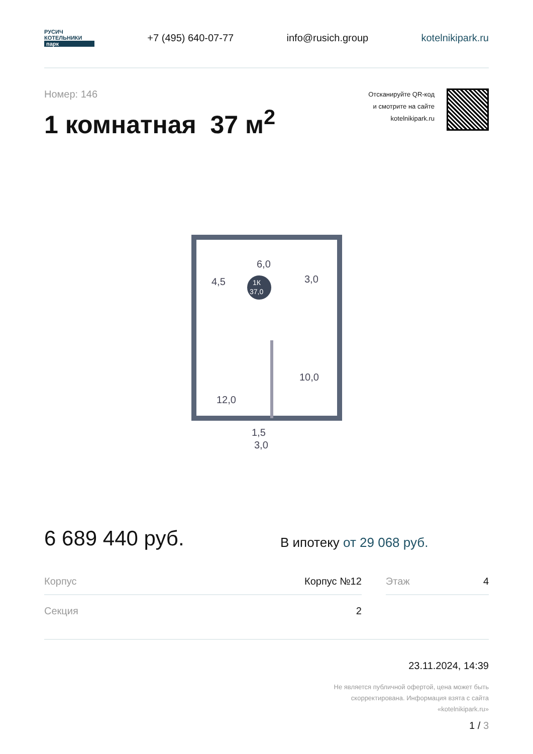РУСИЧ
КОТЕЛЬНИКИ
парк
+7 (495) 640-07-77 info@rusich.group kotelnikipark.ru
Номер: 146
1 комнатная 37 м<sup>2</sup>
Отсканируйте QR-код
и смотрите на сайте
kotelnikipark.ru
1К
37,0
6,0
4,5
3,0
10,0
12,0
1,5
3,0
6 689 440 руб.
В ипотеку от 29 068 руб.
| Корпус | Корпус №12 | | Этаж | 4 |
| Секция | 2 | | | |
23.11.2024, 14:39
Не является публичной офертой, цена может быть
скорректирована. Информация взята с сайта
«kotelnikipark.ru»
1 / 3